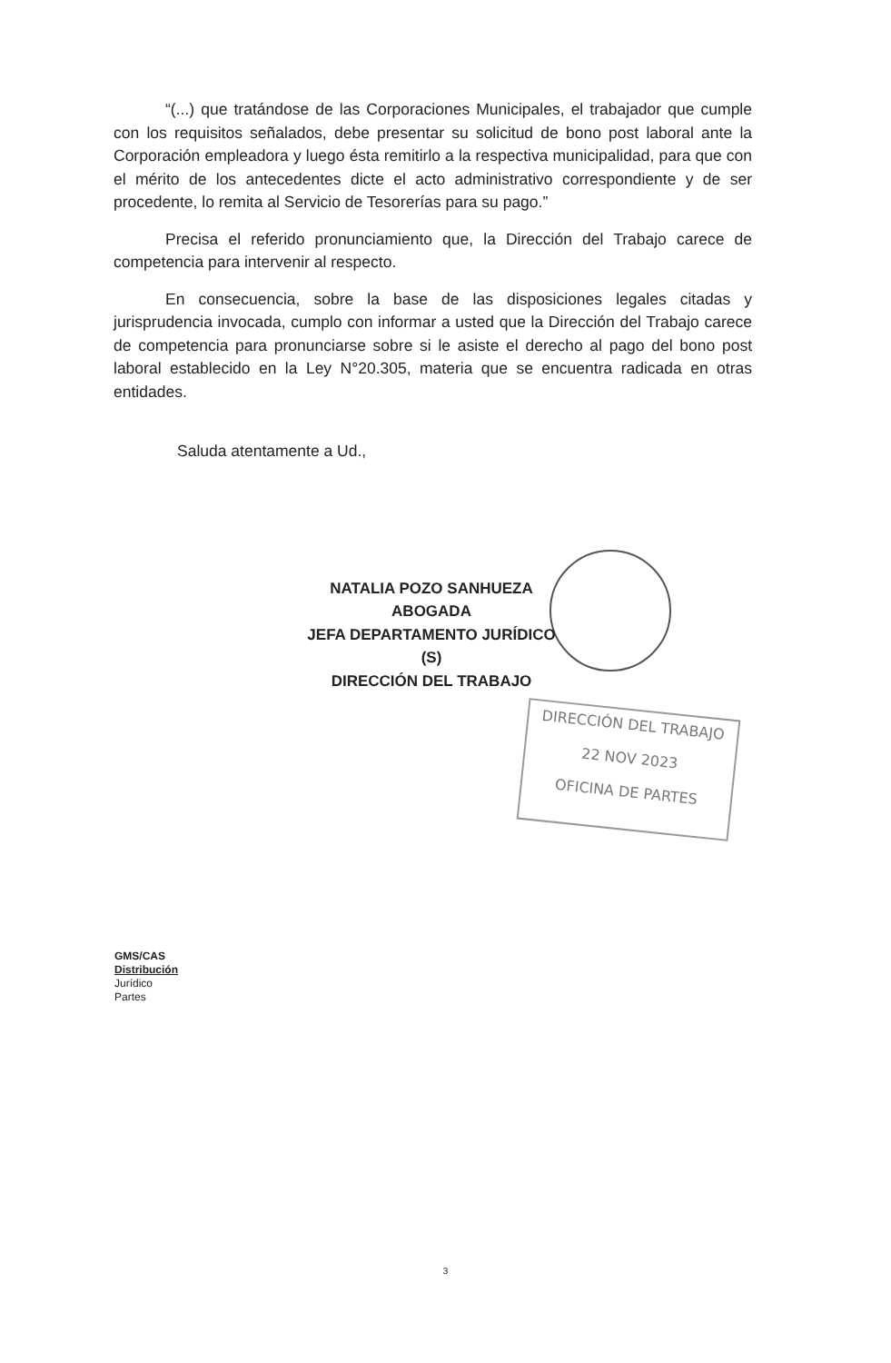DIRECCIÓN DEL TRABAJO
22 NOV 2023
OFICINA DE PARTES
“(...) que tratándose de las Corporaciones Municipales, el trabajador que cumple con los requisitos señalados, debe presentar su solicitud de bono post laboral ante la Corporación empleadora y luego ésta remitirlo a la respectiva municipalidad, para que con el mérito de los antecedentes dicte el acto administrativo correspondiente y de ser procedente, lo remita al Servicio de Tesorerías para su pago.”
Precisa el referido pronunciamiento que, la Dirección del Trabajo carece de competencia para intervenir al respecto.
En consecuencia, sobre la base de las disposiciones legales citadas y jurisprudencia invocada, cumplo con informar a usted que la Dirección del Trabajo carece de competencia para pronunciarse sobre si le asiste el derecho al pago del bono post laboral establecido en la Ley N°20.305, materia que se encuentra radicada en otras entidades.
Saluda atentamente a Ud.,
NATALIA POZO SANHUEZA
ABOGADA
JEFA DEPARTAMENTO JURÍDICO (S)
DIRECCIÓN DEL TRABAJO
GMS/CAS
Distribución
Jurídico
Partes
3